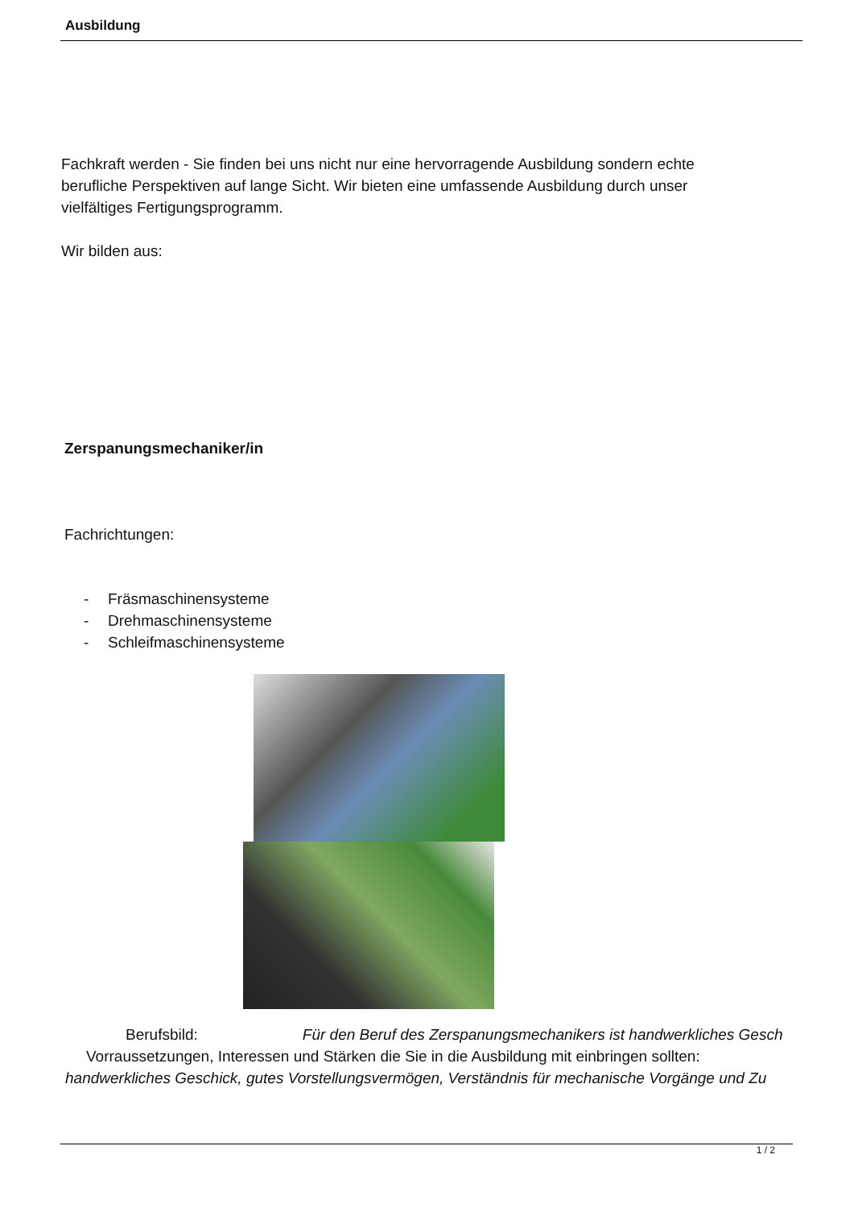Ausbildung
Fachkraft werden - Sie finden bei uns nicht nur eine hervorragende Ausbildung sondern echte
berufliche Perspektiven auf lange Sicht. Wir bieten eine umfassende Ausbildung durch unser
vielfältiges Fertigungsprogramm.
Wir bilden aus:
Zerspanungsmechaniker/in
Fachrichtungen:
- Fräsmaschinensysteme
- Drehmaschinensysteme
- Schleifmaschinensysteme
Berufsbild: Für den Beruf des Zerspanungsmechanikers ist handwerkliches Gesch
Vorraussetzungen, Interessen und Stärken die Sie in die Ausbildung mit einbringen sollten:
handwerkliches Geschick, gutes Vorstellungsvermögen, Verständnis für mechanische Vorgänge und Zu
1 / 2